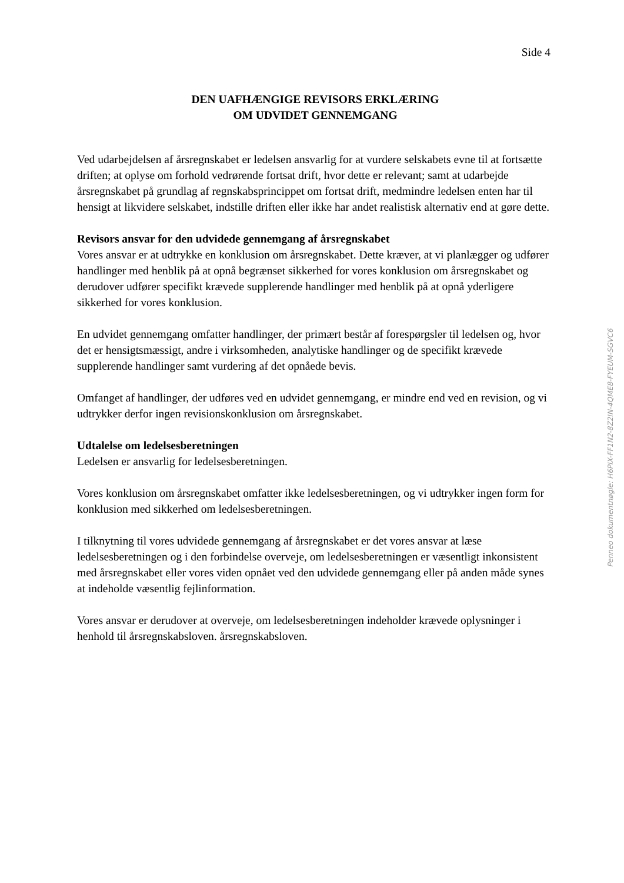Side 4
DEN UAFHÆNGIGE REVISORS ERKLÆRING
OM UDVIDET GENNEMGANG
Ved udarbejdelsen af årsregnskabet er ledelsen ansvarlig for at vurdere selskabets evne til at fortsætte driften; at oplyse om forhold vedrørende fortsat drift, hvor dette er relevant; samt at udarbejde årsregnskabet på grundlag af regnskabsprincippet om fortsat drift, medmindre ledelsen enten har til hensigt at likvidere selskabet, indstille driften eller ikke har andet realistisk alternativ end at gøre dette.
Revisors ansvar for den udvidede gennemgang af årsregnskabet
Vores ansvar er at udtrykke en konklusion om årsregnskabet. Dette kræver, at vi planlægger og udfører handlinger med henblik på at opnå begrænset sikkerhed for vores konklusion om årsregnskabet og derudover udfører specifikt krævede supplerende handlinger med henblik på at opnå yderligere sikkerhed for vores konklusion.
En udvidet gennemgang omfatter handlinger, der primært består af forespørgsler til ledelsen og, hvor det er hensigtsmæssigt, andre i virksomheden, analytiske handlinger og de specifikt krævede supplerende handlinger samt vurdering af det opnåede bevis.
Omfanget af handlinger, der udføres ved en udvidet gennemgang, er mindre end ved en revision, og vi udtrykker derfor ingen revisionskonklusion om årsregnskabet.
Udtalelse om ledelsesberetningen
Ledelsen er ansvarlig for ledelsesberetningen.
Vores konklusion om årsregnskabet omfatter ikke ledelsesberetningen, og vi udtrykker ingen form for konklusion med sikkerhed om ledelsesberetningen.
I tilknytning til vores udvidede gennemgang af årsregnskabet er det vores ansvar at læse ledelsesberetningen og i den forbindelse overveje, om ledelsesberetningen er væsentligt inkonsistent med årsregnskabet eller vores viden opnået ved den udvidede gennemgang eller på anden måde synes at indeholde væsentlig fejlinformation.
Vores ansvar er derudover at overveje, om ledelsesberetningen indeholder krævede oplysninger i henhold til årsregnskabsloven. årsregnskabsloven.
Penneo dokumentnøgle: H6PIX-FF1N2-8Z2IN-4QME8-FYEUM-SGVC6